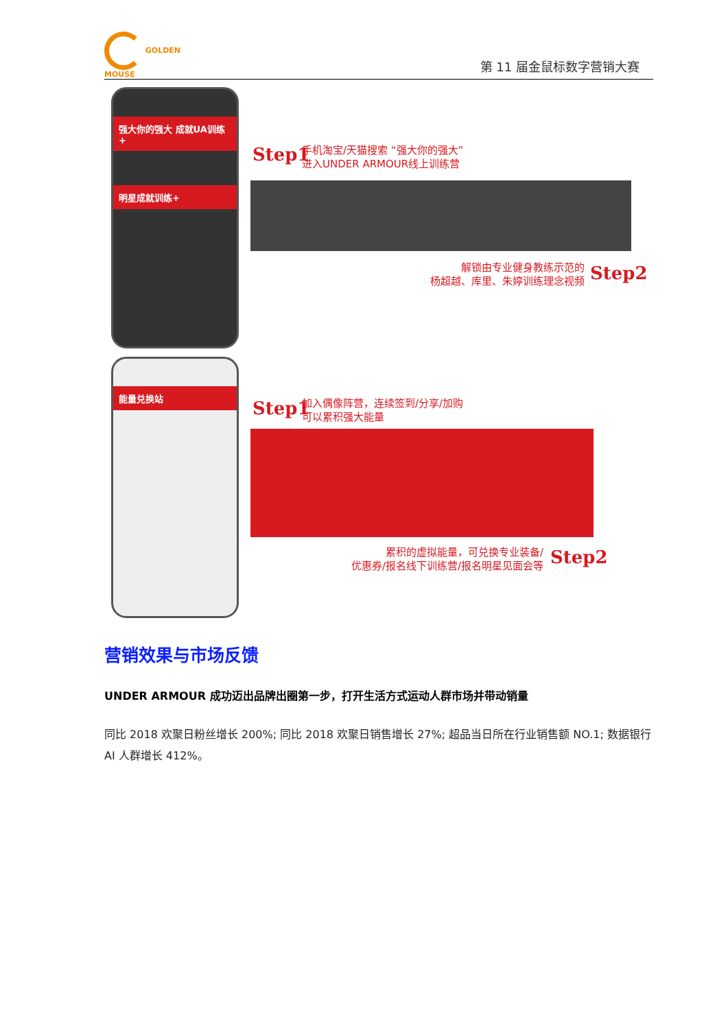GOLDEN
MOUSE
第 11 届金鼠标数字营销大赛
强大你的强大 成就UA训练+
明星成就训练+
Step1
手机淘宝/天猫搜索 “强大你的强大”
进入UNDER ARMOUR线上训练营
解锁由专业健身教练示范的
杨超越、库里、朱婷训练理念视频
Step2
能量兑换站
Step1
加入偶像阵营，连续签到/分享/加购
可以累积强大能量
累积的虚拟能量，可兑换专业装备/
优惠券/报名线下训练营/报名明星见面会等
Step2
营销效果与市场反馈
UNDER ARMOUR 成功迈出品牌出圈第一步，打开生活方式运动人群市场并带动销量
同比 2018 欢聚日粉丝增长 200%; 同比 2018 欢聚日销售增长 27%; 超品当日所在行业销售额 NO.1; 数据银行 AI 人群增长 412%。